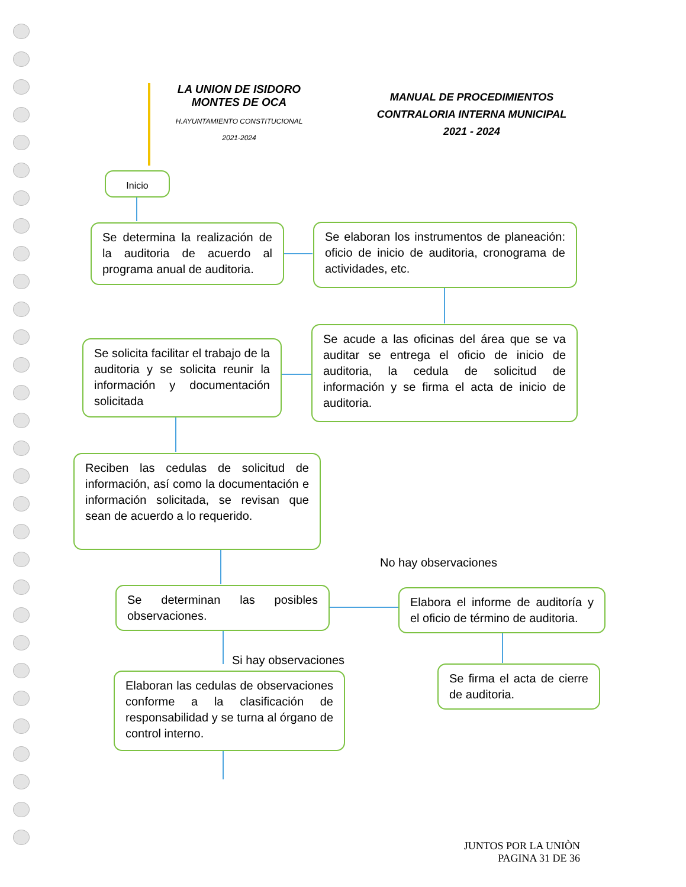LA UNION DE ISIDORO
MONTES DE OCA
H.AYUNTAMIENTO CONSTITUCIONAL
2021-2024
MANUAL DE PROCEDIMIENTOS
CONTRALORIA INTERNA MUNICIPAL
2021 - 2024
Inicio
Se determina la realización de la auditoria de acuerdo al programa anual de auditoria.
Se elaboran los instrumentos de planeación: oficio de inicio de auditoria, cronograma de actividades, etc.
Se acude a las oficinas del área que se va auditar se entrega el oficio de inicio de auditoria, la cedula de solicitud de información y se firma el acta de inicio de auditoria.
Se solicita facilitar el trabajo de la auditoria y se solicita reunir la información y documentación solicitada
Reciben las cedulas de solicitud de información, así como la documentación e información solicitada, se revisan que sean de acuerdo a lo requerido.
No hay observaciones
Se determinan las posibles observaciones.
Elabora el informe de auditoría y el oficio de término de auditoria.
Si hay observaciones
Se firma el acta de cierre de auditoria.
Elaboran las cedulas de observaciones conforme a la clasificación de responsabilidad y se turna al órgano de control interno.
JUNTOS POR LA UNIÒN
PAGINA 31 DE 36